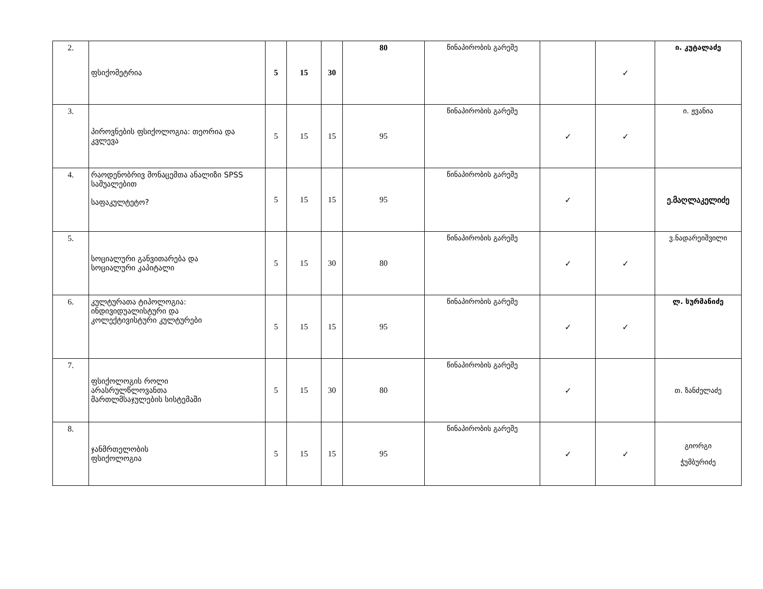| 2. | ფსიქომეტრია | 5 | 15 | 30 | 80 | წინაპირობის გარეშე | | ✓ | ი. კუტალაძე |
| 3. | პიროვნების ფსიქოლოგია: თეორია და კვლევა | 5 | 15 | 15 | 95 | წინაპირობის გარეშე | ✓ | ✓ | ი. ჟვანია |
| 4. | რაოდენობრივ მონაცემთა ანალიზი SPSS საშუალებით საფაკულტეტო? | 5 | 15 | 15 | 95 | წინაპირობის გარეშე | ✓ | | ე.მაღლაკელიძე |
| 5. | სოციალური განვითარება და სოციალური კაპიტალი | 5 | 15 | 30 | 80 | წინაპირობის გარეშე | ✓ | ✓ | ვ.ნადარეიშვილი |
| 6. | კულტურათა ტიპოლოგია: ინდივიდუალისტური და კოლექტივისტური კულტურები | 5 | 15 | 15 | 95 | წინაპირობის გარეშე | ✓ | ✓ | ლ. სურმანიძე |
| 7. | ფსიქოლოგის როლი არასრულწლოვანთა მართლმსაჯულების სისტემაში | 5 | 15 | 30 | 80 | წინაპირობის გარეშე | ✓ | | თ. ზანძელაძე |
| 8. | ჯანმრთელობის ფსიქოლოგია | 5 | 15 | 15 | 95 | წინაპირობის გარეშე | ✓ | ✓ | გიორგი ჭუმბურიძე |